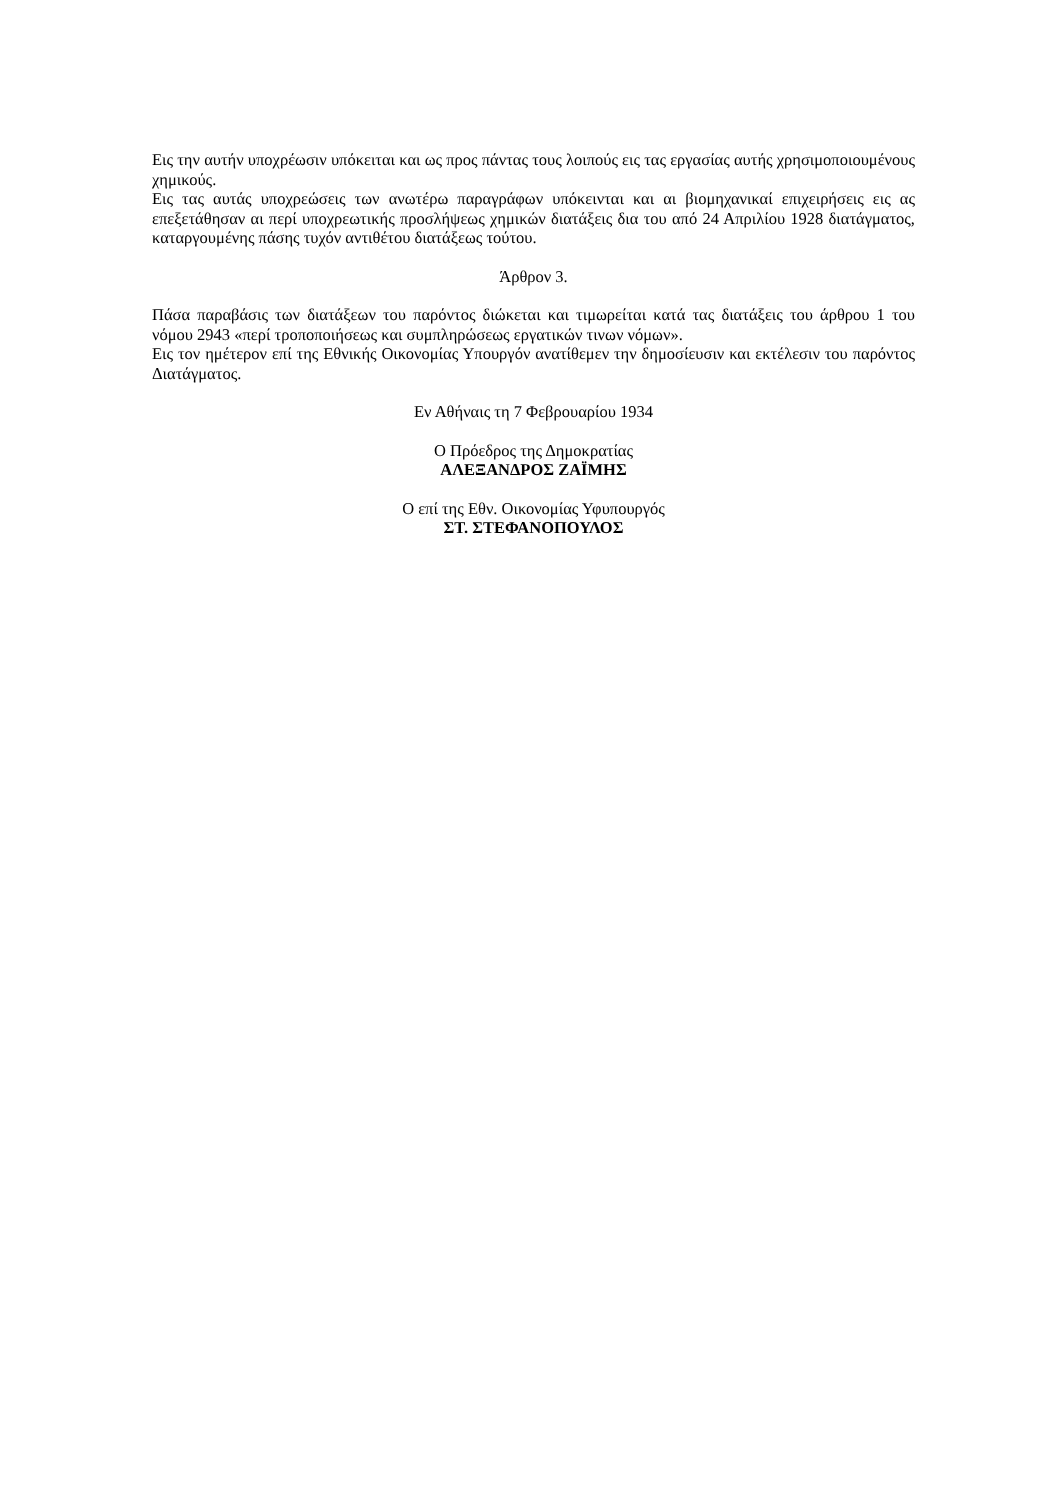Εις την αυτήν υποχρέωσιν υπόκειται και ως προς πάντας τους λοιπούς εις τας εργασίας αυτής χρησιμοποιουμένους χημικούς.
Εις τας αυτάς υποχρεώσεις των ανωτέρω παραγράφων υπόκεινται και αι βιομηχανικαί επιχειρήσεις εις ας επεξετάθησαν αι περί υποχρεωτικής προσλήψεως χημικών διατάξεις δια του από 24 Απριλίου 1928 διατάγματος, καταργουμένης πάσης τυχόν αντιθέτου διατάξεως τούτου.
Άρθρον 3.
Πάσα παραβάσις των διατάξεων του παρόντος διώκεται και τιμωρείται κατά τας διατάξεις του άρθρου 1 του νόμου 2943 «περί τροποποιήσεως και συμπληρώσεως εργατικών τινων νόμων».
Εις τον ημέτερον επί της Εθνικής Οικονομίας Υπουργόν ανατίθεμεν την δημοσίευσιν και εκτέλεσιν του παρόντος Διατάγματος.
Εν Αθήναις τη 7 Φεβρουαρίου 1934
Ο Πρόεδρος της Δημοκρατίας
ΑΛΕΞΑΝΔΡΟΣ ΖΑΪΜΗΣ
Ο επί της Εθν. Οικονομίας Υφυπουργός
ΣΤ. ΣΤΕΦΑΝΟΠΟΥΛΟΣ